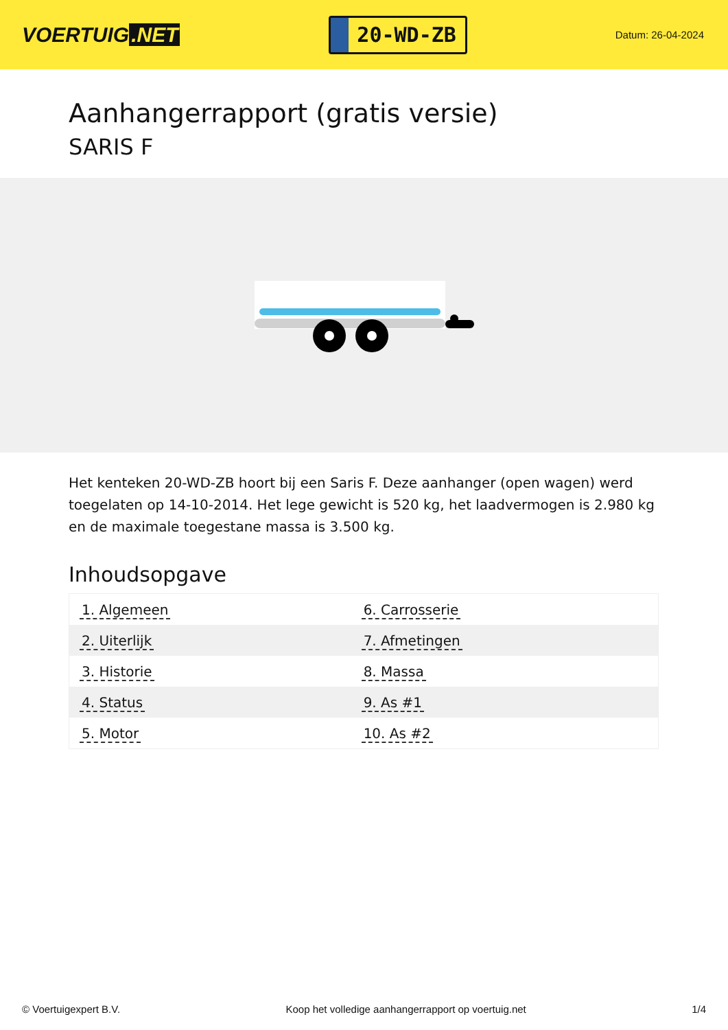VOERTUIG.NET
20-WD-ZB
Datum: 26-04-2024
Aanhangerrapport (gratis versie)
SARIS F
Het kenteken 20-WD-ZB hoort bij een Saris F. Deze aanhanger (open wagen) werd toegelaten op 14-10-2014. Het lege gewicht is 520 kg, het laadvermogen is 2.980 kg en de maximale toegestane massa is 3.500 kg.
Inhoudsopgave
| 1. Algemeen | 6. Carrosserie |
| 2. Uiterlijk | 7. Afmetingen |
| 3. Historie | 8. Massa |
| 4. Status | 9. As #1 |
| 5. Motor | 10. As #2 |
© Voertuigexpert B.V. Koop het volledige aanhangerrapport op voertuig.net 1/4